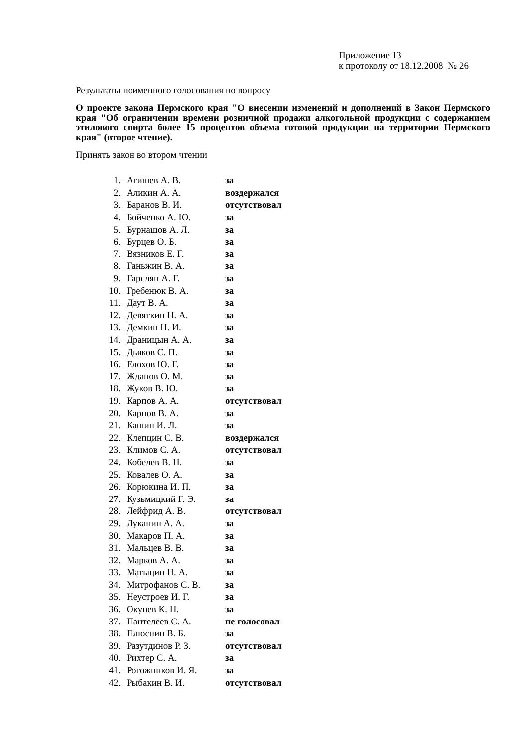Приложение 13
к протоколу от 18.12.2008 № 26
Результаты поименного голосования по вопросу
О проекте закона Пермского края "О внесении изменений и дополнений в Закон Пермского края "Об ограничении времени розничной продажи алкогольной продукции с содержанием этилового спирта более 15 процентов объема готовой продукции на территории Пермского края" (второе чтение).
Принять закон во втором чтении
| 1. | Агишев А. В. | за |
| 2. | Аликин А. А. | воздержался |
| 3. | Баранов В. И. | отсутствовал |
| 4. | Бойченко А. Ю. | за |
| 5. | Бурнашов А. Л. | за |
| 6. | Бурцев О. Б. | за |
| 7. | Вязников Е. Г. | за |
| 8. | Ганьжин В. А. | за |
| 9. | Гарслян А. Г. | за |
| 10. | Гребенюк В. А. | за |
| 11. | Даут В. А. | за |
| 12. | Девяткин Н. А. | за |
| 13. | Демкин Н. И. | за |
| 14. | Драницын А. А. | за |
| 15. | Дьяков С. П. | за |
| 16. | Елохов Ю. Г. | за |
| 17. | Жданов О. М. | за |
| 18. | Жуков В. Ю. | за |
| 19. | Карпов А. А. | отсутствовал |
| 20. | Карпов В. А. | за |
| 21. | Кашин И. Л. | за |
| 22. | Клепцин С. В. | воздержался |
| 23. | Климов С. А. | отсутствовал |
| 24. | Кобелев В. Н. | за |
| 25. | Ковалев О. А. | за |
| 26. | Корюкина И. П. | за |
| 27. | Кузьмицкий Г. Э. | за |
| 28. | Лейфрид А. В. | отсутствовал |
| 29. | Луканин А. А. | за |
| 30. | Макаров П. А. | за |
| 31. | Мальцев В. В. | за |
| 32. | Марков А. А. | за |
| 33. | Матыцин Н. А. | за |
| 34. | Митрофанов С. В. | за |
| 35. | Неустроев И. Г. | за |
| 36. | Окунев К. Н. | за |
| 37. | Пантелеев С. А. | не голосовал |
| 38. | Плюснин В. Б. | за |
| 39. | Разутдинов Р. З. | отсутствовал |
| 40. | Рихтер С. А. | за |
| 41. | Рогожников И. Я. | за |
| 42. | Рыбакин В. И. | отсутствовал |